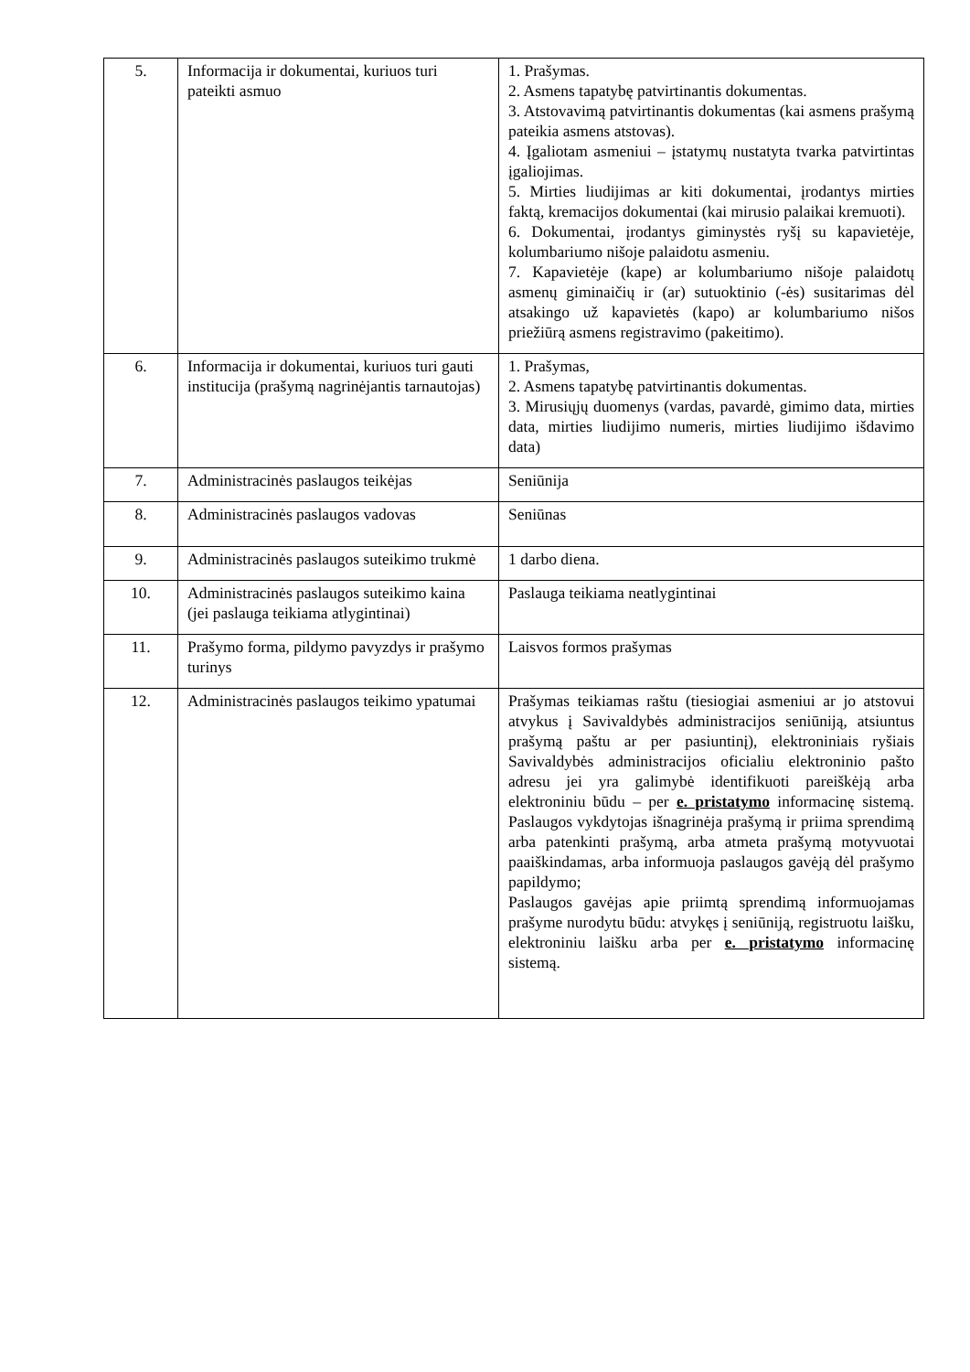| 5. | Informacija ir dokumentai, kuriuos turi pateikti asmuo | 1. Prašymas. 2. Asmens tapatybę patvirtinantis dokumentas. 3. Atstovavimą patvirtinantis dokumentas (kai asmens prašymą pateikia asmens atstovas). 4. Įgaliotam asmeniui – įstatymų nustatyta tvarka patvirtintas įgaliojimas. 5. Mirties liudijimas ar kiti dokumentai, įrodantys mirties faktą, kremacijos dokumentai (kai mirusio palaikai kremuoti). 6. Dokumentai, įrodantys giminystės ryšį su kapavietėje, kolumbariumo nišoje palaidotu asmeniu. 7. Kapavietėje (kape) ar kolumbariumo nišoje palaidotų asmenų giminaičių ir (ar) sutuoktinio (-ės) susitarimas dėl atsakingo už kapavietės (kapo) ar kolumbariumo nišos priežiūrą asmens registravimo (pakeitimo). |
| 6. | Informacija ir dokumentai, kuriuos turi gauti institucija (prašymą nagrinėjantis tarnautojas) | 1. Prašymas, 2. Asmens tapatybę patvirtinantis dokumentas. 3. Mirusiųjų duomenys (vardas, pavardė, gimimo data, mirties data, mirties liudijimo numeris, mirties liudijimo išdavimo data) |
| 7. | Administracinės paslaugos teikėjas | Seniūnija |
| 8. | Administracinės paslaugos vadovas | Seniūnas |
| 9. | Administracinės paslaugos suteikimo trukmė | 1 darbo diena. |
| 10. | Administracinės paslaugos suteikimo kaina (jei paslauga teikiama atlygintinai) | Paslauga teikiama neatlygintinai |
| 11. | Prašymo forma, pildymo pavyzdys ir prašymo turinys | Laisvos formos prašymas |
| 12. | Administracinės paslaugos teikimo ypatumai | Prašymas teikiamas raštu (tiesiogiai asmeniui ar jo atstovui atvykus į Savivaldybės administracijos seniūniją, atsiuntus prašymą paštu ar per pasiuntinį), elektroniniais ryšiais Savivaldybės administracijos oficialiu elektroninio pašto adresu jei yra galimybė identifikuoti pareiškėją arba elektroniniu būdu – per e. pristatymo informacinę sistemą. Paslaugos vykdytojas išnagrinėja prašymą ir priima sprendimą arba patenkinti prašymą, arba atmeta prašymą motyvuotai paaiškindamas, arba informuoja paslaugos gavėją dėl prašymo papildymo; Paslaugos gavėjas apie priimtą sprendimą informuojamas prašyme nurodytu būdu: atvykęs į seniūniją, registruotu laišku, elektroniniu laišku arba per e. pristatymo informacinę sistemą. |